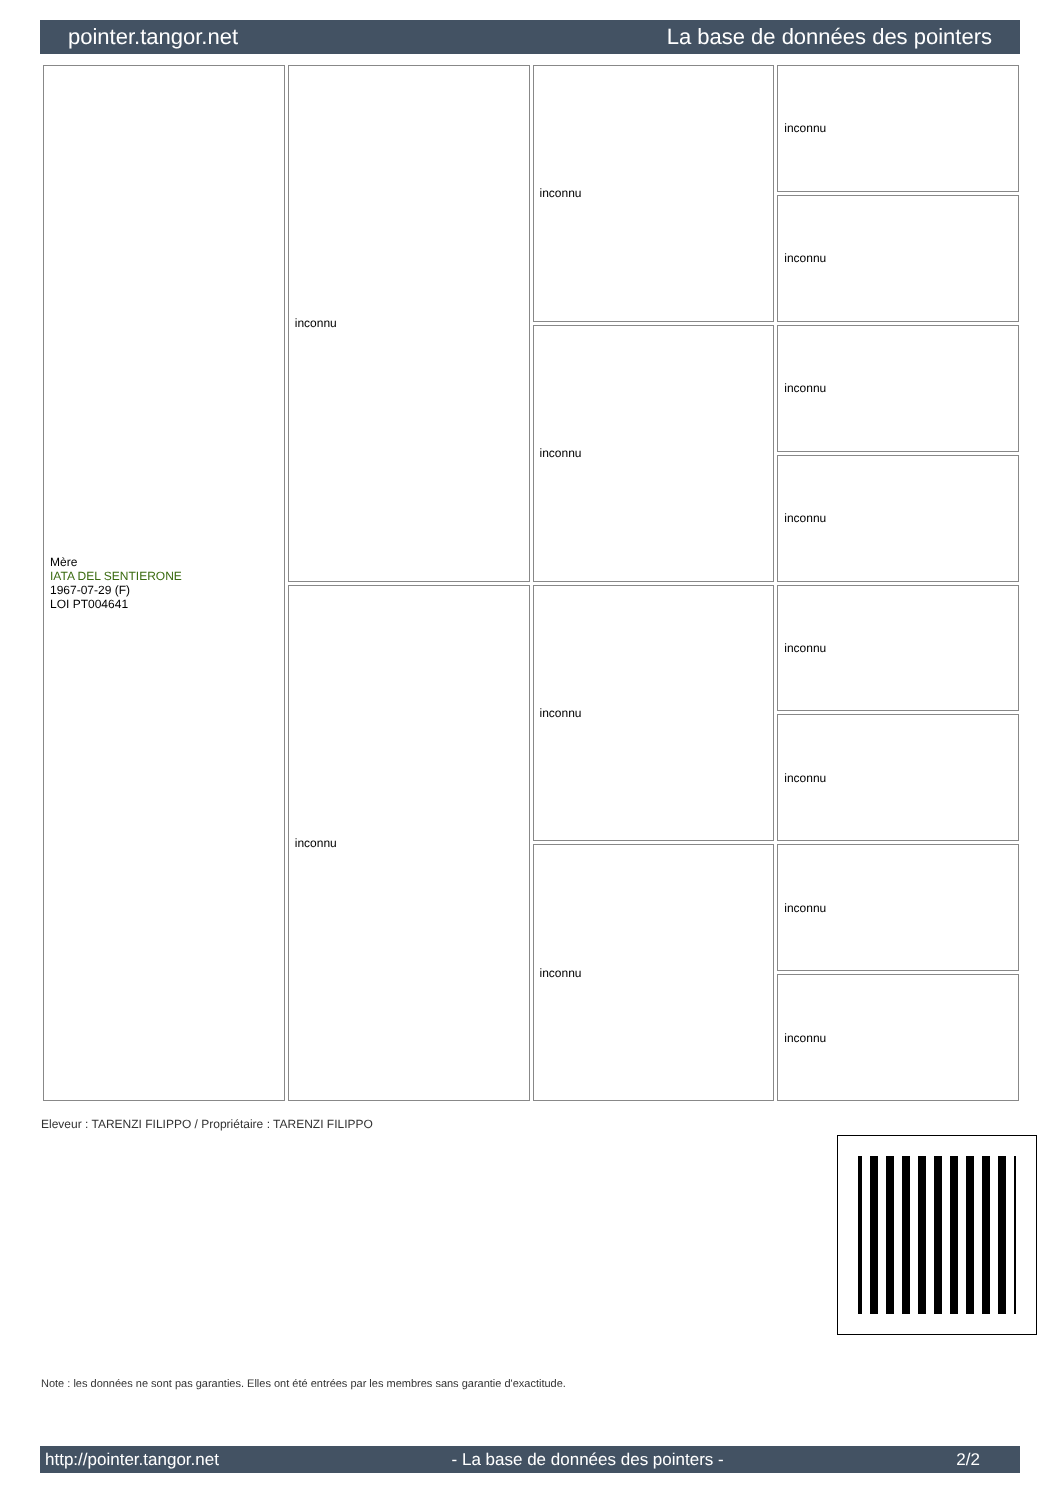pointer.tangor.net La base de données des pointers
| Mère IATA DEL SENTIERONE 1967-07-29 (F) LOI PT004641 | inconnu | inconnu | inconnu |
| | | | inconnu |
| | | inconnu | inconnu |
| | | | inconnu |
| | inconnu | inconnu | inconnu |
| | | | inconnu |
| | | inconnu | inconnu |
| | | | inconnu |
Eleveur : TARENZI FILIPPO / Propriétaire : TARENZI FILIPPO
Note : les données ne sont pas garanties. Elles ont été entrées par les membres sans garantie d'exactitude.
http://pointer.tangor.net - La base de données des pointers - 2/2